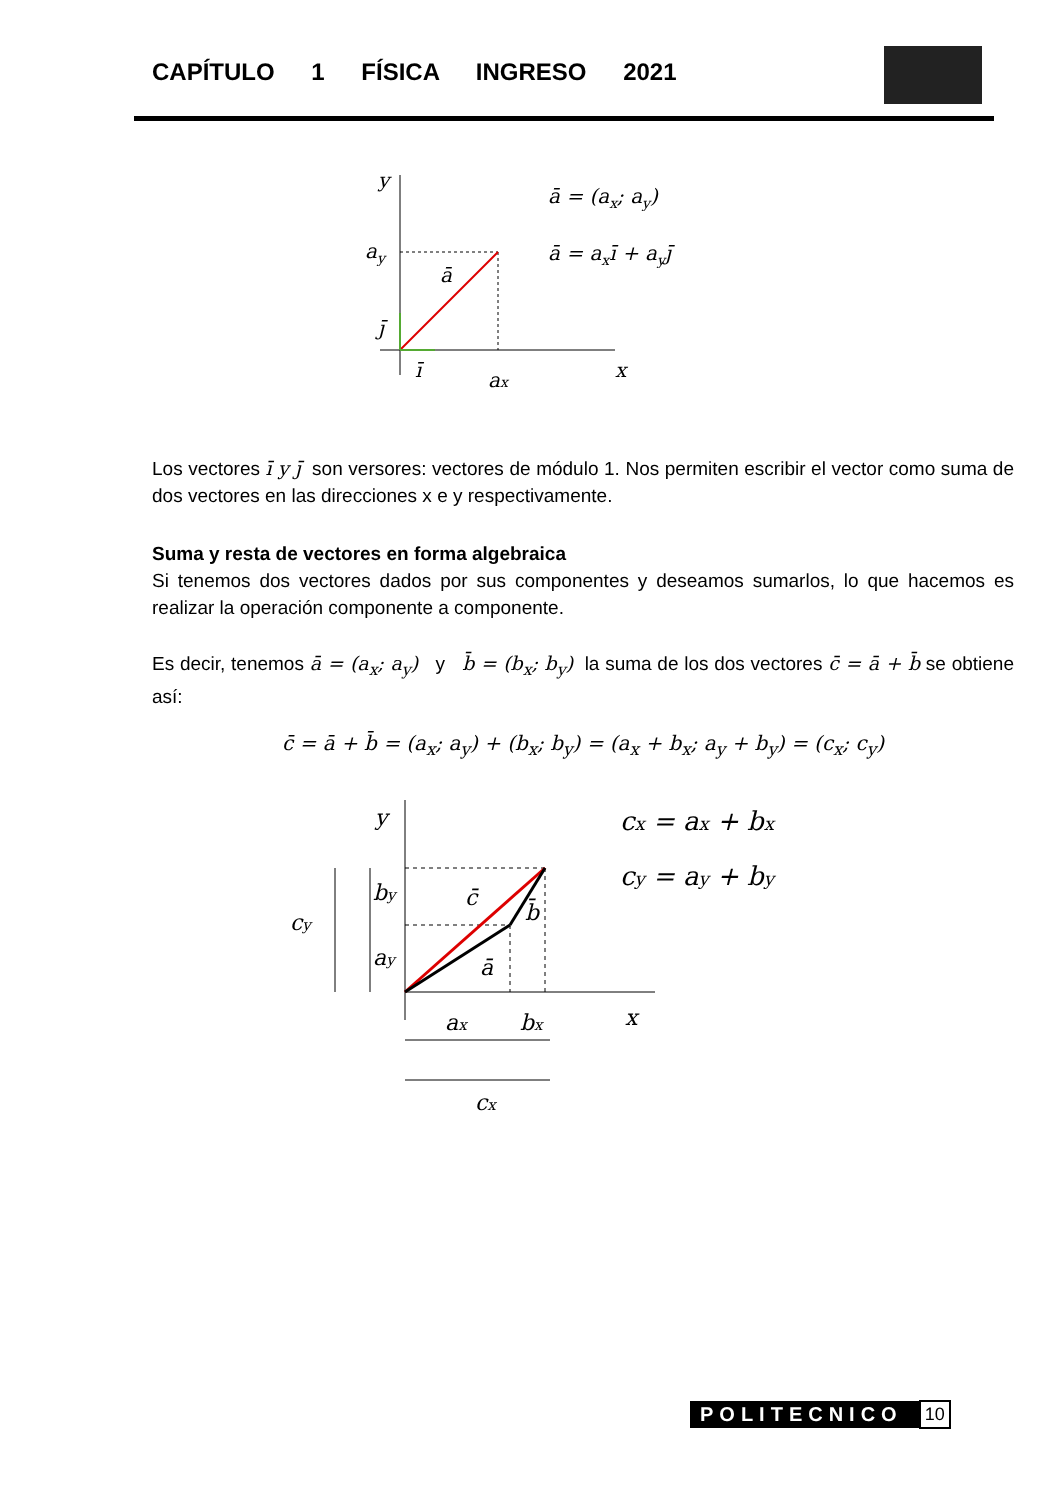CAPÍTULO 1 FÍSICA INGRESO 2021
y
ay
ā
j̄
ī
ax
x
ā = (ax; ay)
ā = axī + ayj̄
Los vectores ī y j̄ son versores: vectores de módulo 1. Nos permiten escribir el vector como suma de dos vectores en las direcciones x e y respectivamente.
Suma y resta de vectores en forma algebraica
Si tenemos dos vectores dados por sus componentes y deseamos sumarlos, lo que hacemos es realizar la operación componente a componente.
Es decir, tenemos ā = (a<sub>x</sub>; a<sub>y</sub>) y b̄ = (b<sub>x</sub>; b<sub>y</sub>) la suma de los dos vectores c̄ = ā + b̄ se obtiene así:
c̄ = ā + b̄ = (a<sub>x</sub>; a<sub>y</sub>) + (b<sub>x</sub>; b<sub>y</sub>) = (a<sub>x</sub> + b<sub>x</sub>; a<sub>y</sub> + b<sub>y</sub>) = (c<sub>x</sub>; c<sub>y</sub>)
y
cy
by
ay
c̄
b̄
ā
ax
bx
x
cx
cx = ax + bx
cy = ay + by
POLITECNICO 10